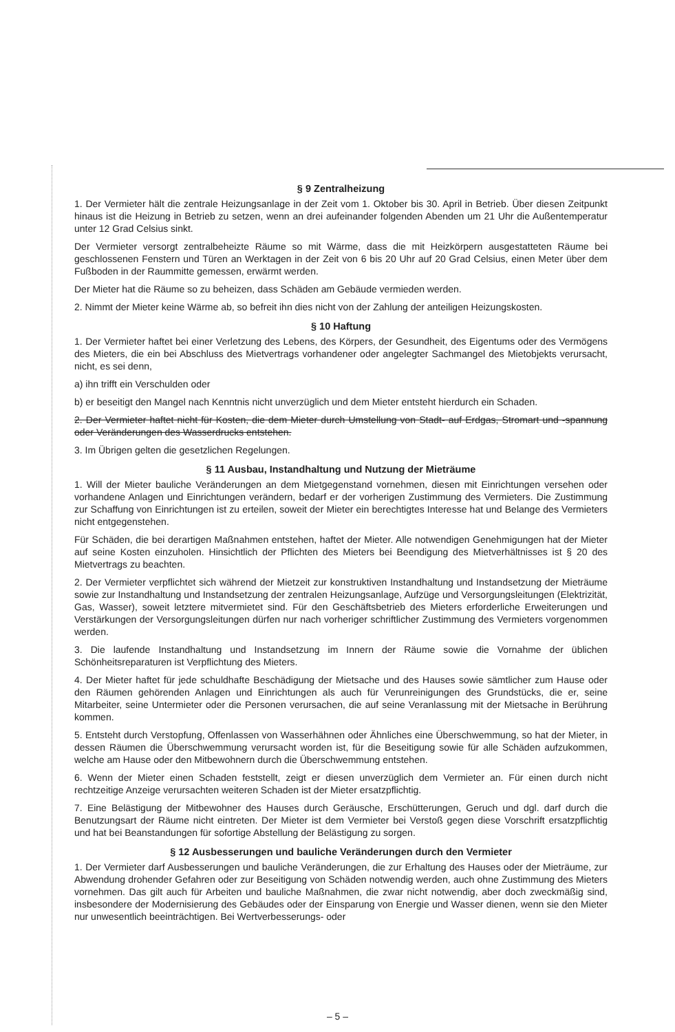§ 9 Zentralheizung
1. Der Vermieter hält die zentrale Heizungsanlage in der Zeit vom 1. Oktober bis 30. April in Betrieb. Über diesen Zeitpunkt hinaus ist die Heizung in Betrieb zu setzen, wenn an drei aufeinander folgenden Abenden um 21 Uhr die Außentemperatur unter 12 Grad Celsius sinkt.
Der Vermieter versorgt zentralbeheizte Räume so mit Wärme, dass die mit Heizkörpern ausgestatteten Räume bei geschlossenen Fenstern und Türen an Werktagen in der Zeit von 6 bis 20 Uhr auf 20 Grad Celsius, einen Meter über dem Fußboden in der Raummitte gemessen, erwärmt werden.
Der Mieter hat die Räume so zu beheizen, dass Schäden am Gebäude vermieden werden.
2. Nimmt der Mieter keine Wärme ab, so befreit ihn dies nicht von der Zahlung der anteiligen Heizungskosten.
§ 10 Haftung
1. Der Vermieter haftet bei einer Verletzung des Lebens, des Körpers, der Gesundheit, des Eigentums oder des Vermögens des Mieters, die ein bei Abschluss des Mietvertrags vorhandener oder angelegter Sachmangel des Mietobjekts verursacht, nicht, es sei denn,
a) ihn trifft ein Verschulden oder
b) er beseitigt den Mangel nach Kenntnis nicht unverzüglich und dem Mieter entsteht hierdurch ein Schaden.
2. Der Vermieter haftet nicht für Kosten, die dem Mieter durch Umstellung von Stadt- auf Erdgas, Stromart und -spannung oder Veränderungen des Wasserdrucks entstehen.
3. Im Übrigen gelten die gesetzlichen Regelungen.
§ 11 Ausbau, Instandhaltung und Nutzung der Mieträume
1. Will der Mieter bauliche Veränderungen an dem Mietgegenstand vornehmen, diesen mit Einrichtungen versehen oder vorhandene Anlagen und Einrichtungen verändern, bedarf er der vorherigen Zustimmung des Vermieters. Die Zustimmung zur Schaffung von Einrichtungen ist zu erteilen, soweit der Mieter ein berechtigtes Interesse hat und Belange des Vermieters nicht entgegenstehen.
Für Schäden, die bei derartigen Maßnahmen entstehen, haftet der Mieter. Alle notwendigen Genehmigungen hat der Mieter auf seine Kosten einzuholen. Hinsichtlich der Pflichten des Mieters bei Beendigung des Mietverhältnisses ist § 20 des Mietvertrags zu beachten.
2. Der Vermieter verpflichtet sich während der Mietzeit zur konstruktiven Instandhaltung und Instandsetzung der Mieträume sowie zur Instandhaltung und Instandsetzung der zentralen Heizungsanlage, Aufzüge und Versorgungsleitungen (Elektrizität, Gas, Wasser), soweit letztere mitvermietet sind. Für den Geschäftsbetrieb des Mieters erforderliche Erweiterungen und Verstärkungen der Versorgungsleitungen dürfen nur nach vorheriger schriftlicher Zustimmung des Vermieters vorgenommen werden.
3. Die laufende Instandhaltung und Instandsetzung im Innern der Räume sowie die Vornahme der üblichen Schönheitsreparaturen ist Verpflichtung des Mieters.
4. Der Mieter haftet für jede schuldhafte Beschädigung der Mietsache und des Hauses sowie sämtlicher zum Hause oder den Räumen gehörenden Anlagen und Einrichtungen als auch für Verunreinigungen des Grundstücks, die er, seine Mitarbeiter, seine Untermieter oder die Personen verursachen, die auf seine Veranlassung mit der Mietsache in Berührung kommen.
5. Entsteht durch Verstopfung, Offenlassen von Wasserhähnen oder Ähnliches eine Überschwemmung, so hat der Mieter, in dessen Räumen die Überschwemmung verursacht worden ist, für die Beseitigung sowie für alle Schäden aufzukommen, welche am Hause oder den Mitbewohnern durch die Überschwemmung entstehen.
6. Wenn der Mieter einen Schaden feststellt, zeigt er diesen unverzüglich dem Vermieter an. Für einen durch nicht rechtzeitige Anzeige verursachten weiteren Schaden ist der Mieter ersatzpflichtig.
7. Eine Belästigung der Mitbewohner des Hauses durch Geräusche, Erschütterungen, Geruch und dgl. darf durch die Benutzungsart der Räume nicht eintreten. Der Mieter ist dem Vermieter bei Verstoß gegen diese Vorschrift ersatzpflichtig und hat bei Beanstandungen für sofortige Abstellung der Belästigung zu sorgen.
§ 12 Ausbesserungen und bauliche Veränderungen durch den Vermieter
1. Der Vermieter darf Ausbesserungen und bauliche Veränderungen, die zur Erhaltung des Hauses oder der Mieträume, zur Abwendung drohender Gefahren oder zur Beseitigung von Schäden notwendig werden, auch ohne Zustimmung des Mieters vornehmen. Das gilt auch für Arbeiten und bauliche Maßnahmen, die zwar nicht notwendig, aber doch zweckmäßig sind, insbesondere der Modernisierung des Gebäudes oder der Einsparung von Energie und Wasser dienen, wenn sie den Mieter nur unwesentlich beeinträchtigen. Bei Wertverbesserungs- oder
– 5 –